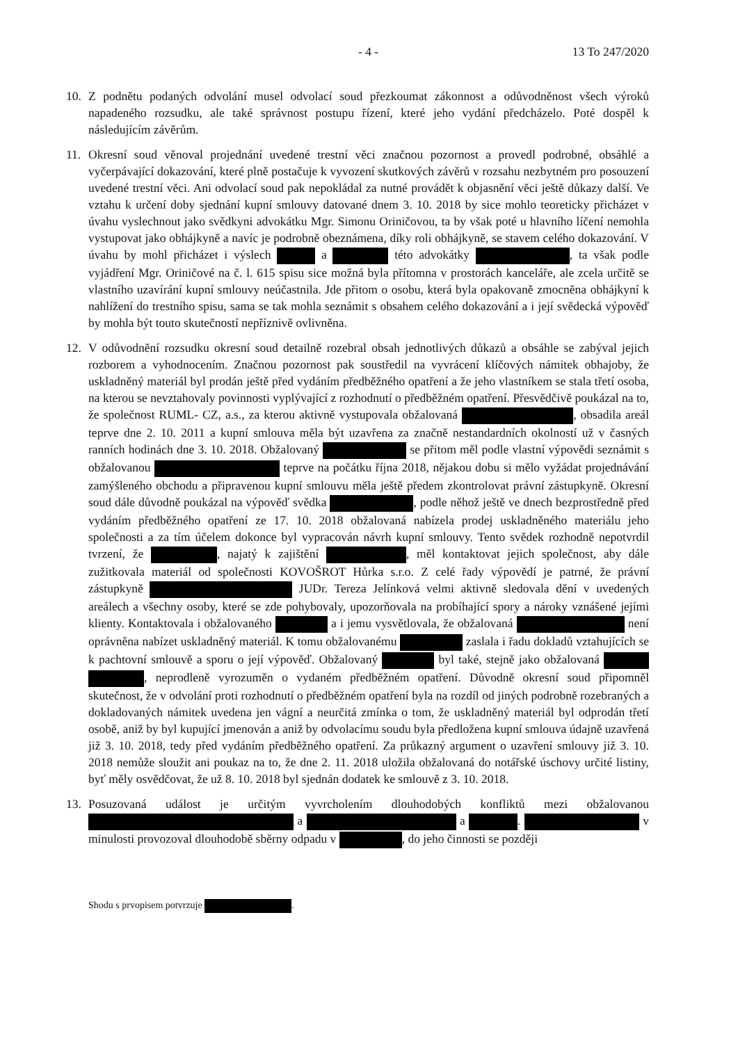- 4 - 13 To 247/2020
10. Z podnětu podaných odvolání musel odvolací soud přezkoumat zákonnost a odůvodněnost všech výroků napadeného rozsudku, ale také správnost postupu řízení, které jeho vydání předcházelo. Poté dospěl k následujícím závěrům.
11. Okresní soud věnoval projednání uvedené trestní věci značnou pozornost a provedl podrobné, obsáhlé a vyčerpávající dokazování, které plně postačuje k vyvození skutkových závěrů v rozsahu nezbytném pro posouzení uvedené trestní věci. Ani odvolací soud pak nepokládal za nutné provádět k objasnění věci ještě důkazy další. Ve vztahu k určení doby sjednání kupní smlouvy datované dnem 3. 10. 2018 by sice mohlo teoreticky přicházet v úvahu vyslechnout jako svědkyni advokátku Mgr. Simonu Oriničovou, ta by však poté u hlavního líčení nemohla vystupovat jako obhájkyně a navíc je podrobně obeznámena, díky roli obhájkyně, se stavem celého dokazování. V úvahu by mohl přicházet i výslech a této advokátky , ta však podle vyjádření Mgr. Oriničové na č. l. 615 spisu sice možná byla přítomna v prostorách kanceláře, ale zcela určitě se vlastního uzavírání kupní smlouvy neúčastnila. Jde přitom o osobu, která byla opakovaně zmocněna obhájkyní k nahlížení do trestního spisu, sama se tak mohla seznámit s obsahem celého dokazování a i její svědecká výpověď by mohla být touto skutečností nepříznivě ovlivněna.
12. V odůvodnění rozsudku okresní soud detailně rozebral obsah jednotlivých důkazů a obsáhle se zabýval jejich rozborem a vyhodnocením. Značnou pozornost pak soustředil na vyvrácení klíčových námitek obhajoby, že uskladněný materiál byl prodán ještě před vydáním předběžného opatření a že jeho vlastníkem se stala třetí osoba, na kterou se nevztahovaly povinnosti vyplývající z rozhodnutí o předběžném opatření. Přesvědčivě poukázal na to, že společnost RUML- CZ, a.s., za kterou aktivně vystupovala obžalovaná , obsadila areál teprve dne 2. 10. 2011 a kupní smlouva měla být uzavřena za značně nestandardních okolností už v časných ranních hodinách dne 3. 10. 2018. Obžalovaný se přitom měl podle vlastní výpovědi seznámit s obžalovanou teprve na počátku října 2018, nějakou dobu si mělo vyžádat projednávání zamýšleného obchodu a připravenou kupní smlouvu měla ještě předem zkontrolovat právní zástupkyně. Okresní soud dále důvodně poukázal na výpověď svědka , podle něhož ještě ve dnech bezprostředně před vydáním předběžného opatření ze 17. 10. 2018 obžalovaná nabízela prodej uskladněného materiálu jeho společnosti a za tím účelem dokonce byl vypracován návrh kupní smlouvy. Tento svědek rozhodně nepotvrdil tvrzení, že , najatý k zajištění , měl kontaktovat jejich společnost, aby dále zužitkovala materiál od společnosti KOVOŠROT Hůrka s.r.o. Z celé řady výpovědí je patrné, že právní zástupkyně JUDr. Tereza Jelínková velmi aktivně sledovala dění v uvedených areálech a všechny osoby, které se zde pohybovaly, upozorňovala na probíhající spory a nároky vznášené jejími klienty. Kontaktovala i obžalovaného a i jemu vysvětlovala, že obžalovaná není oprávněna nabízet uskladněný materiál. K tomu obžalovanému zaslala i řadu dokladů vztahujících se k pachtovní smlouvě a sporu o její výpověď. Obžalovaný byl také, stejně jako obžalovaná , neprodleně vyrozuměn o vydaném předběžném opatření. Důvodně okresní soud připomněl skutečnost, že v odvolání proti rozhodnutí o předběžném opatření byla na rozdíl od jiných podrobně rozebraných a dokladovaných námitek uvedena jen vágní a neurčitá zmínka o tom, že uskladněný materiál byl odprodán třetí osobě, aniž by byl kupující jmenován a aniž by odvolacímu soudu byla předložena kupní smlouva údajně uzavřená již 3. 10. 2018, tedy před vydáním předběžného opatření. Za průkazný argument o uzavření smlouvy již 3. 10. 2018 nemůže sloužit ani poukaz na to, že dne 2. 11. 2018 uložila obžalovaná do notářské úschovy určité listiny, byť měly osvědčovat, že už 8. 10. 2018 byl sjednán dodatek ke smlouvě z 3. 10. 2018.
13. Posuzovaná událost je určitým vyvrcholením dlouhodobých konfliktů mezi obžalovanou a a . v minulosti provozoval dlouhodobě sběrny odpadu v , do jeho činnosti se později
Shodu s prvopisem potvrzuje .